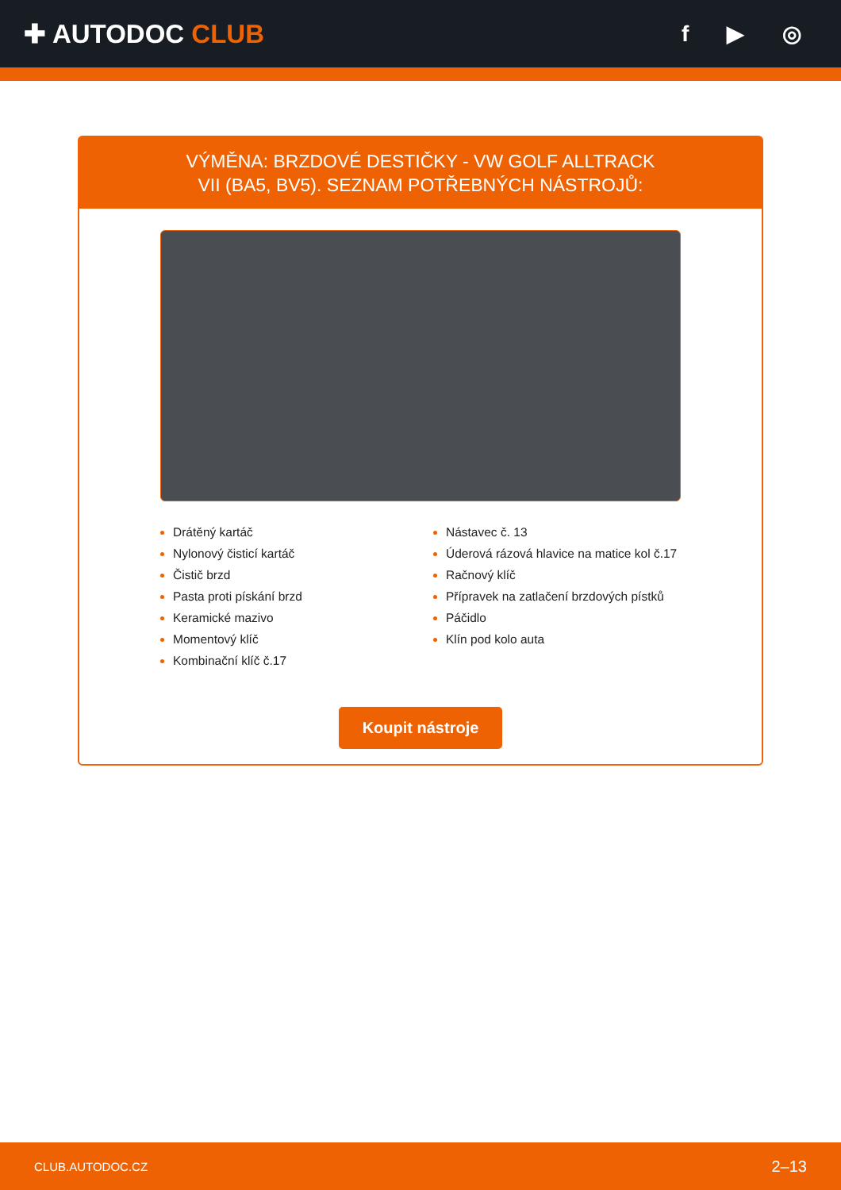✚ AUTODOC CLUB
f ▶ ◎
VÝMĚNA: BRZDOVÉ DESTIČKY - VW GOLF ALLTRACK
VII (BA5, BV5). SEZNAM POTŘEBNÝCH NÁSTROJŮ:
Drátěný kartáč
Nylonový čisticí kartáč
Čistič brzd
Pasta proti pískání brzd
Keramické mazivo
Momentový klíč
Kombinační klíč č.17
Nástavec č. 13
Úderová rázová hlavice na matice kol č.17
Račnový klíč
Přípravek na zatlačení brzdových pístků
Páčidlo
Klín pod kolo auta
Koupit nástroje
CLUB.AUTODOC.CZ 2–13